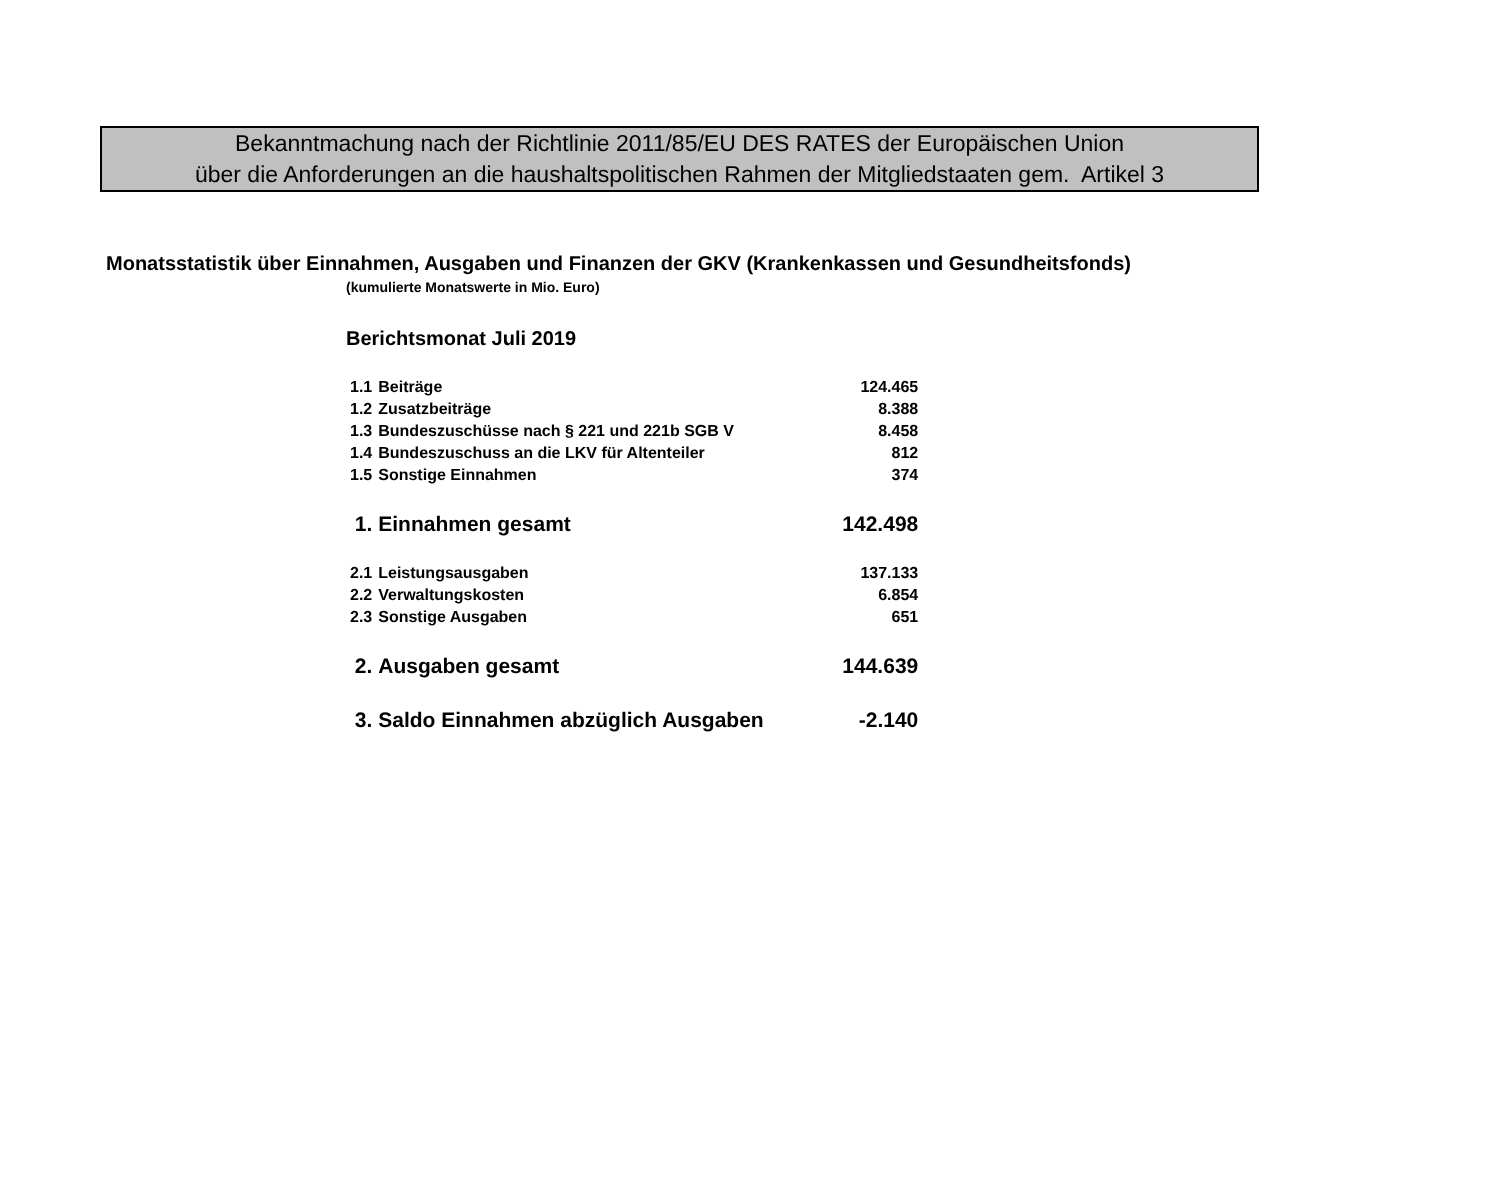Bekanntmachung nach der Richtlinie 2011/85/EU DES RATES der Europäischen Union
über die Anforderungen an die haushaltspolitischen Rahmen der Mitgliedstaaten gem. Artikel 3
Monatsstatistik über Einnahmen, Ausgaben und Finanzen der GKV (Krankenkassen und Gesundheitsfonds)
(kumulierte Monatswerte in Mio. Euro)
Berichtsmonat Juli 2019
| 1.1 | Beiträge | 124.465 |
| 1.2 | Zusatzbeiträge | 8.388 |
| 1.3 | Bundeszuschüsse nach § 221 und 221b SGB V | 8.458 |
| 1.4 | Bundeszuschuss an die LKV für Altenteiler | 812 |
| 1.5 | Sonstige Einnahmen | 374 |
| 1. | Einnahmen gesamt | 142.498 |
| 2.1 | Leistungsausgaben | 137.133 |
| 2.2 | Verwaltungskosten | 6.854 |
| 2.3 | Sonstige Ausgaben | 651 |
| 2. | Ausgaben gesamt | 144.639 |
| 3. | Saldo Einnahmen abzüglich Ausgaben | -2.140 |